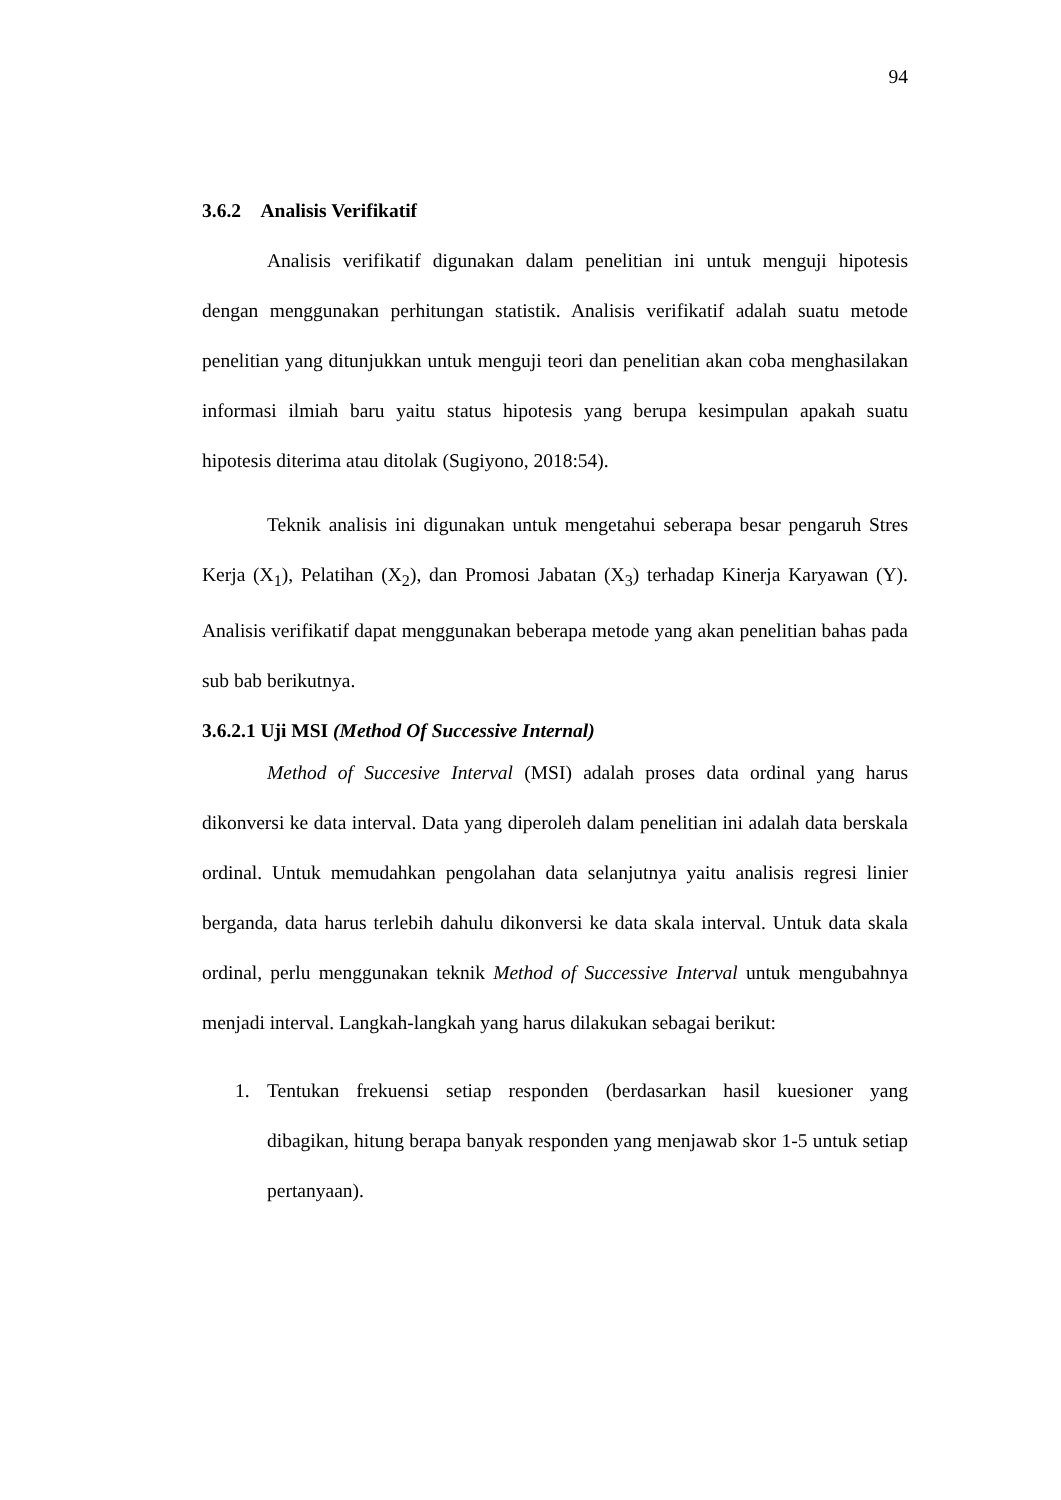94
3.6.2 Analisis Verifikatif
Analisis verifikatif digunakan dalam penelitian ini untuk menguji hipotesis dengan menggunakan perhitungan statistik. Analisis verifikatif adalah suatu metode penelitian yang ditunjukkan untuk menguji teori dan penelitian akan coba menghasilakan informasi ilmiah baru yaitu status hipotesis yang berupa kesimpulan apakah suatu hipotesis diterima atau ditolak (Sugiyono, 2018:54).
Teknik analisis ini digunakan untuk mengetahui seberapa besar pengaruh Stres Kerja (X<sub>1</sub>), Pelatihan (X<sub>2</sub>), dan Promosi Jabatan (X<sub>3</sub>) terhadap Kinerja Karyawan (Y). Analisis verifikatif dapat menggunakan beberapa metode yang akan penelitian bahas pada sub bab berikutnya.
3.6.2.1 Uji MSI (Method Of Successive Internal)
Method of Succesive Interval (MSI) adalah proses data ordinal yang harus dikonversi ke data interval. Data yang diperoleh dalam penelitian ini adalah data berskala ordinal. Untuk memudahkan pengolahan data selanjutnya yaitu analisis regresi linier berganda, data harus terlebih dahulu dikonversi ke data skala interval. Untuk data skala ordinal, perlu menggunakan teknik Method of Successive Interval untuk mengubahnya menjadi interval. Langkah-langkah yang harus dilakukan sebagai berikut:
1. Tentukan frekuensi setiap responden (berdasarkan hasil kuesioner yang dibagikan, hitung berapa banyak responden yang menjawab skor 1-5 untuk setiap pertanyaan).